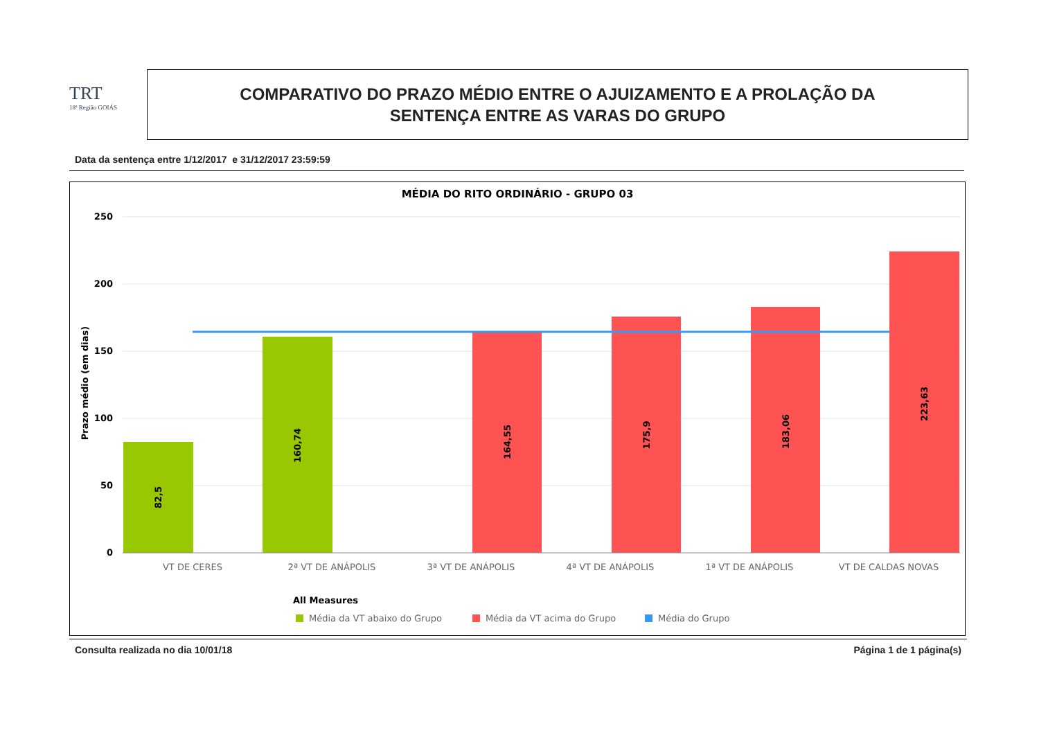TRT
18ª Região GOIÁS
COMPARATIVO DO PRAZO MÉDIO ENTRE O AJUIZAMENTO E A PROLAÇÃO DA
SENTENÇA ENTRE AS VARAS DO GRUPO
Data da sentença entre 1/12/2017 e 31/12/2017 23:59:59
MÉDIA DO RITO ORDINÁRIO - GRUPO 03
250
200
150
100
50
0
Prazo médio (em dias)
82,5
160,74
164,55
175,9
183,06
223,63
VT DE CERES
2ª VT DE ANÁPOLIS
3ª VT DE ANÁPOLIS
4ª VT DE ANÁPOLIS
1ª VT DE ANÁPOLIS
VT DE CALDAS NOVAS
All Measures
Média da VT abaixo do Grupo
Média da VT acima do Grupo
Média do Grupo
Consulta realizada no dia 10/01/18
Página 1 de 1 página(s)